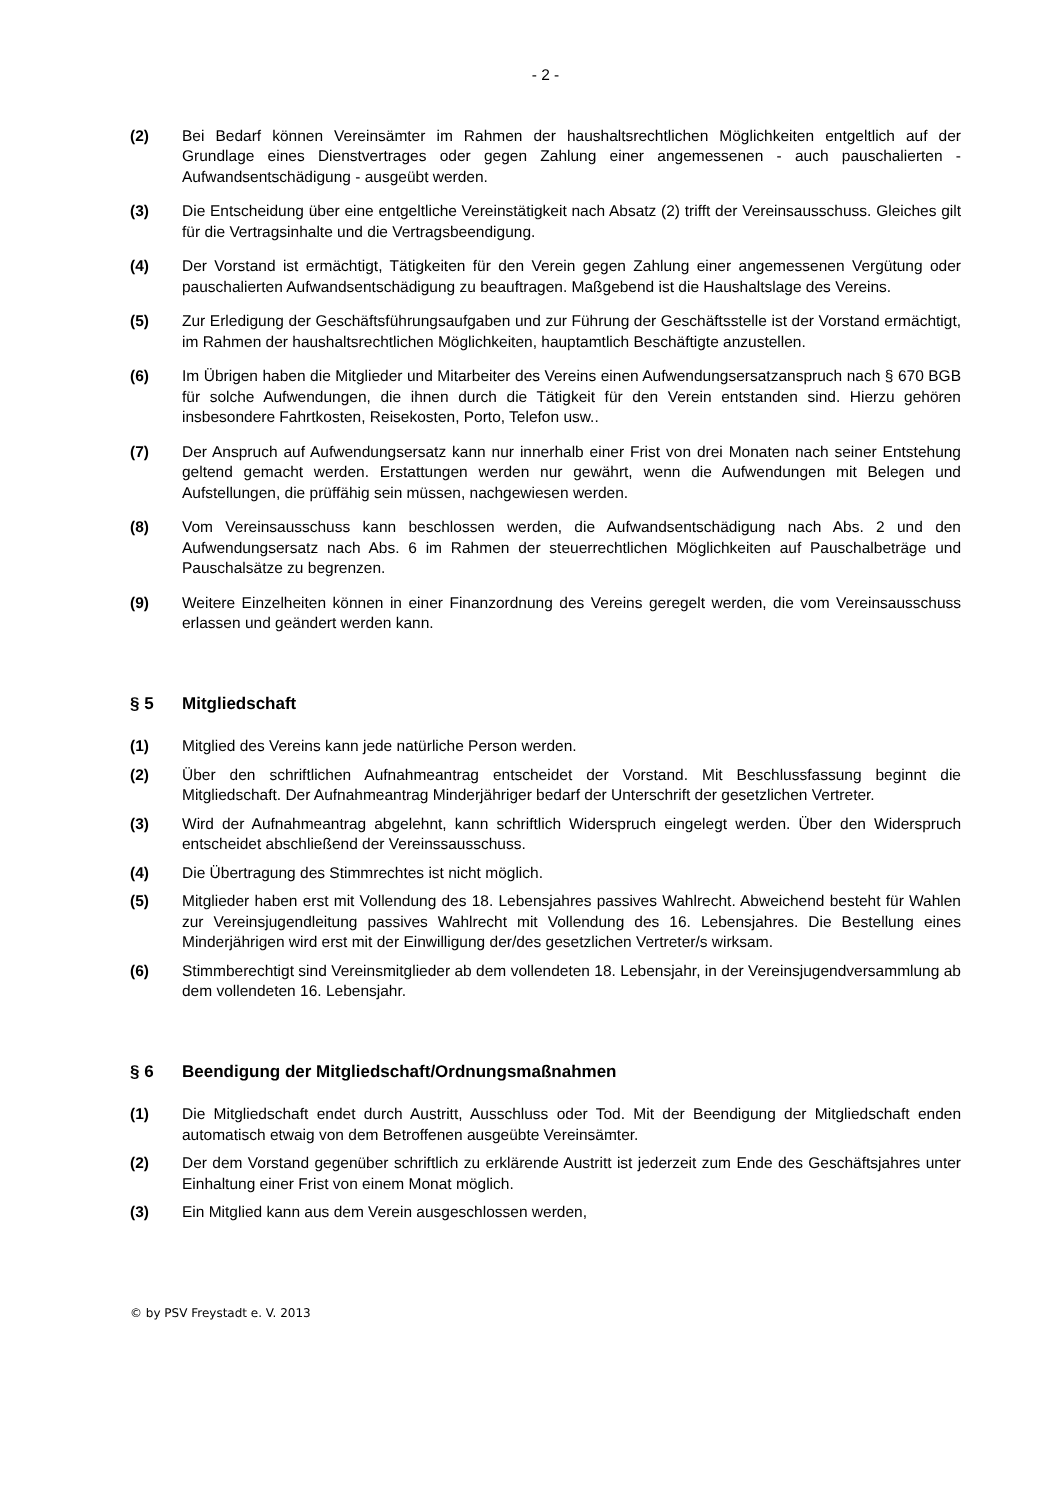- 2 -
(2) Bei Bedarf können Vereinsämter im Rahmen der haushaltsrechtlichen Möglichkeiten entgeltlich auf der Grundlage eines Dienstvertrages oder gegen Zahlung einer angemessenen - auch pauschalierten - Aufwandsentschädigung - ausgeübt werden.
(3) Die Entscheidung über eine entgeltliche Vereinstätigkeit nach Absatz (2) trifft der Vereinsausschuss. Gleiches gilt für die Vertragsinhalte und die Vertragsbeendigung.
(4) Der Vorstand ist ermächtigt, Tätigkeiten für den Verein gegen Zahlung einer angemessenen Vergütung oder pauschalierten Aufwandsentschädigung zu beauftragen. Maßgebend ist die Haushaltslage des Vereins.
(5) Zur Erledigung der Geschäftsführungsaufgaben und zur Führung der Geschäftsstelle ist der Vorstand ermächtigt, im Rahmen der haushaltsrechtlichen Möglichkeiten, hauptamtlich Beschäftigte anzustellen.
(6) Im Übrigen haben die Mitglieder und Mitarbeiter des Vereins einen Aufwendungsersatzanspruch nach § 670 BGB für solche Aufwendungen, die ihnen durch die Tätigkeit für den Verein entstanden sind. Hierzu gehören insbesondere Fahrtkosten, Reisekosten, Porto, Telefon usw..
(7) Der Anspruch auf Aufwendungsersatz kann nur innerhalb einer Frist von drei Monaten nach seiner Entstehung geltend gemacht werden. Erstattungen werden nur gewährt, wenn die Aufwendungen mit Belegen und Aufstellungen, die prüffähig sein müssen, nachgewiesen werden.
(8) Vom Vereinsausschuss kann beschlossen werden, die Aufwandsentschädigung nach Abs. 2 und den Aufwendungsersatz nach Abs. 6 im Rahmen der steuerrechtlichen Möglichkeiten auf Pauschalbeträge und Pauschalsätze zu begrenzen.
(9) Weitere Einzelheiten können in einer Finanzordnung des Vereins geregelt werden, die vom Vereinsausschuss erlassen und geändert werden kann.
§ 5 Mitgliedschaft
(1) Mitglied des Vereins kann jede natürliche Person werden.
(2) Über den schriftlichen Aufnahmeantrag entscheidet der Vorstand. Mit Beschlussfassung beginnt die Mitgliedschaft. Der Aufnahmeantrag Minderjähriger bedarf der Unterschrift der gesetzlichen Vertreter.
(3) Wird der Aufnahmeantrag abgelehnt, kann schriftlich Widerspruch eingelegt werden. Über den Widerspruch entscheidet abschließend der Vereinssausschuss.
(4) Die Übertragung des Stimmrechtes ist nicht möglich.
(5) Mitglieder haben erst mit Vollendung des 18. Lebensjahres passives Wahlrecht. Abweichend besteht für Wahlen zur Vereinsjugendleitung passives Wahlrecht mit Vollendung des 16. Lebensjahres. Die Bestellung eines Minderjährigen wird erst mit der Einwilligung der/des gesetzlichen Vertreter/s wirksam.
(6) Stimmberechtigt sind Vereinsmitglieder ab dem vollendeten 18. Lebensjahr, in der Vereinsjugendversammlung ab dem vollendeten 16. Lebensjahr.
§ 6 Beendigung der Mitgliedschaft/Ordnungsmaßnahmen
(1) Die Mitgliedschaft endet durch Austritt, Ausschluss oder Tod. Mit der Beendigung der Mitgliedschaft enden automatisch etwaig von dem Betroffenen ausgeübte Vereinsämter.
(2) Der dem Vorstand gegenüber schriftlich zu erklärende Austritt ist jederzeit zum Ende des Geschäftsjahres unter Einhaltung einer Frist von einem Monat möglich.
(3) Ein Mitglied kann aus dem Verein ausgeschlossen werden,
© by PSV Freystadt e. V. 2013